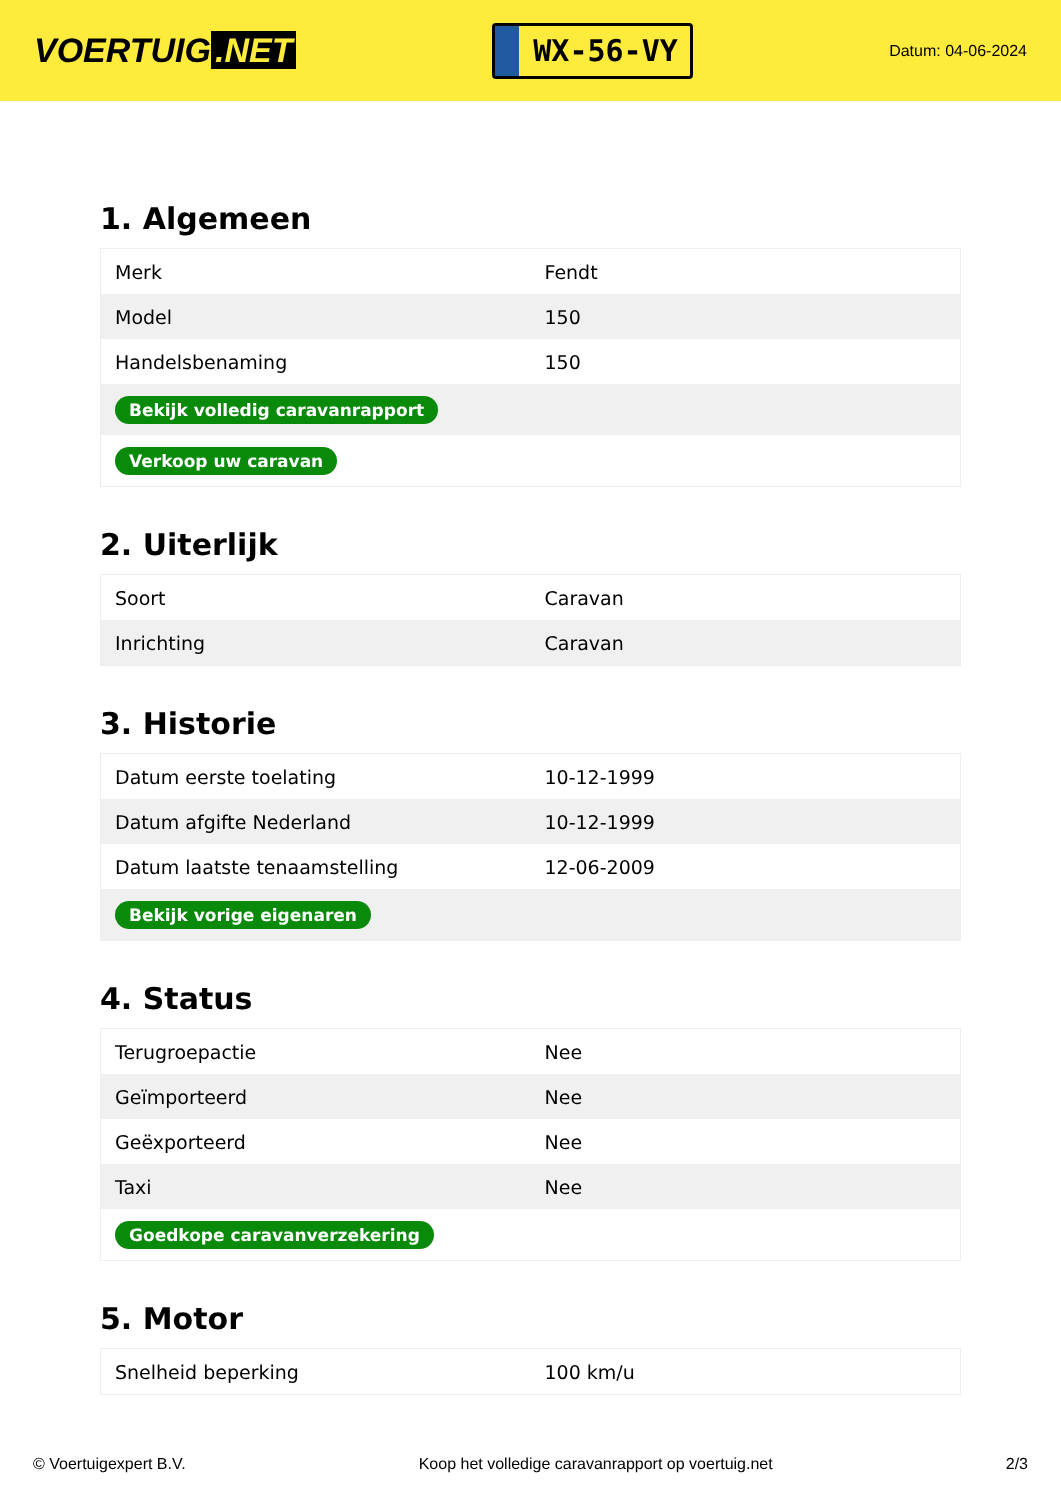VOERTUIG.NET
WX-56-VY
Datum: 04-06-2024
1. Algemeen
| Merk | Fendt |
| Model | 150 |
| Handelsbenaming | 150 |
| Bekijk volledig caravanrapport | |
| Verkoop uw caravan | |
2. Uiterlijk
| Soort | Caravan |
| Inrichting | Caravan |
3. Historie
| Datum eerste toelating | 10-12-1999 |
| Datum afgifte Nederland | 10-12-1999 |
| Datum laatste tenaamstelling | 12-06-2009 |
| Bekijk vorige eigenaren | |
4. Status
| Terugroepactie | Nee |
| Geïmporteerd | Nee |
| Geëxporteerd | Nee |
| Taxi | Nee |
| Goedkope caravanverzekering | |
5. Motor
| Snelheid beperking | 100 km/u |
© Voertuigexpert B.V. Koop het volledige caravanrapport op voertuig.net 2/3